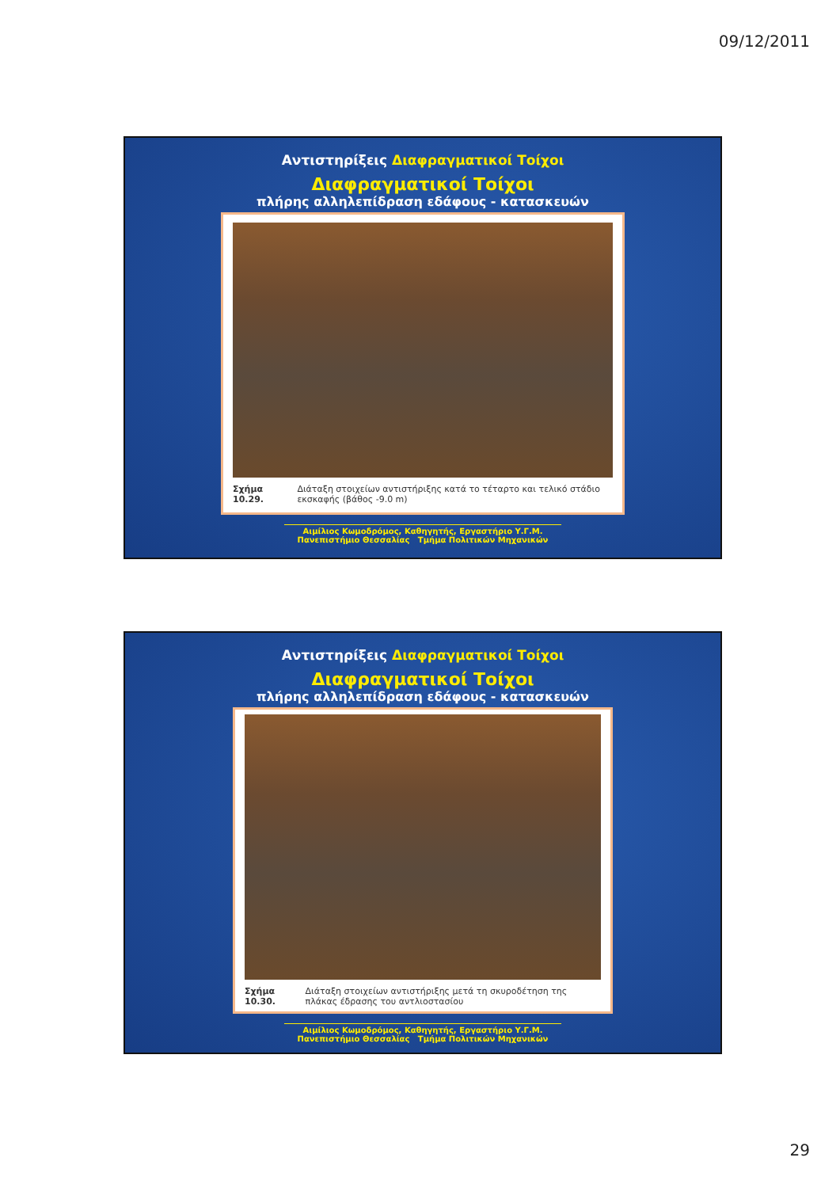09/12/2011
Αντιστηρίξεις Διαφραγματικοί Τοίχοι
Διαφραγματικοί Τοίχοι
πλήρης αλληλεπίδραση εδάφους - κατασκευών
Σχήμα 10.29. Διάταξη στοιχείων αντιστήριξης κατά το τέταρτο και τελικό στάδιο εκσκαφής (βάθος -9.0 m)
Αιμίλιος Κωμοδρόμος, Καθηγητής, Εργαστήριο Υ.Γ.Μ.
Πανεπιστήμιο Θεσσαλίας Τμήμα Πολιτικών Μηχανικών
Αντιστηρίξεις Διαφραγματικοί Τοίχοι
Διαφραγματικοί Τοίχοι
πλήρης αλληλεπίδραση εδάφους - κατασκευών
Σχήμα 10.30. Διάταξη στοιχείων αντιστήριξης μετά τη σκυροδέτηση της πλάκας έδρασης του αντλιοστασίου
Αιμίλιος Κωμοδρόμος, Καθηγητής, Εργαστήριο Υ.Γ.Μ.
Πανεπιστήμιο Θεσσαλίας Τμήμα Πολιτικών Μηχανικών
29